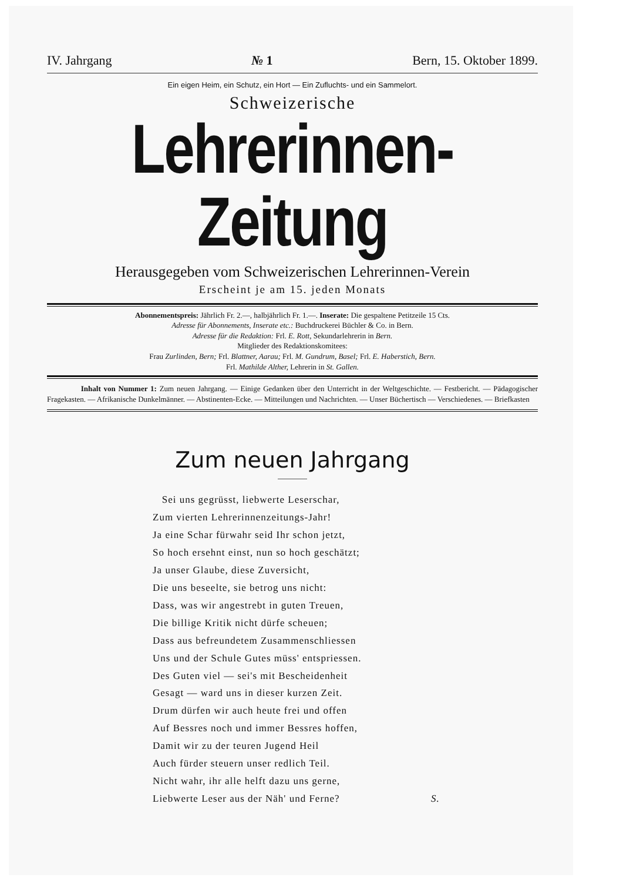IV. Jahrgang № 1 Bern, 15. Oktober 1899.
Ein eigen Heim, ein Schutz, ein Hort — Ein Zufluchts- und ein Sammelort.
Schweizerische
Lehrerinnen-Zeitung
Herausgegeben vom Schweizerischen Lehrerinnen-Verein
Erscheint je am 15. jeden Monats
Abonnementspreis: Jährlich Fr. 2.—, halbjährlich Fr. 1.—. Inserate: Die gespaltene Petitzeile 15 Cts.
Adresse für Abonnements, Inserate etc.: Buchdruckerei Büchler & Co. in Bern.
Adresse für die Redaktion: Frl. E. Rott, Sekundarlehrerin in Bern.
Mitglieder des Redaktionskomitees:
Frau Zurlinden, Bern; Frl. Blattner, Aarau; Frl. M. Gundrum, Basel; Frl. E. Haberstich, Bern.
Frl. Mathilde Alther, Lehrerin in St. Gallen.
Inhalt von Nummer 1: Zum neuen Jahrgang. — Einige Gedanken über den Unterricht in der Weltgeschichte. — Festbericht. — Pädagogischer Fragekasten. — Afrikanische Dunkelmänner. — Abstinenten-Ecke. — Mitteilungen und Nachrichten. — Unser Büchertisch — Verschiedenes. — Briefkasten
Zum neuen Jahrgang
Sei uns gegrüsst, liebwerte Leserschar,
Zum vierten Lehrerinnenzeitungs-Jahr!
Ja eine Schar fürwahr seid Ihr schon jetzt,
So hoch ersehnt einst, nun so hoch geschätzt;
Ja unser Glaube, diese Zuversicht,
Die uns beseelte, sie betrog uns nicht:
Dass, was wir angestrebt in guten Treuen,
Die billige Kritik nicht dürfe scheuen;
Dass aus befreundetem Zusammenschliessen
Uns und der Schule Gutes müss' entspriessen.
Des Guten viel — sei's mit Bescheidenheit
Gesagt — ward uns in dieser kurzen Zeit.
Drum dürfen wir auch heute frei und offen
Auf Bessres noch und immer Bessres hoffen,
Damit wir zu der teuren Jugend Heil
Auch fürder steuern unser redlich Teil.
Nicht wahr, ihr alle helft dazu uns gerne,
Liebwerte Leser aus der Näh' und Ferne? S.